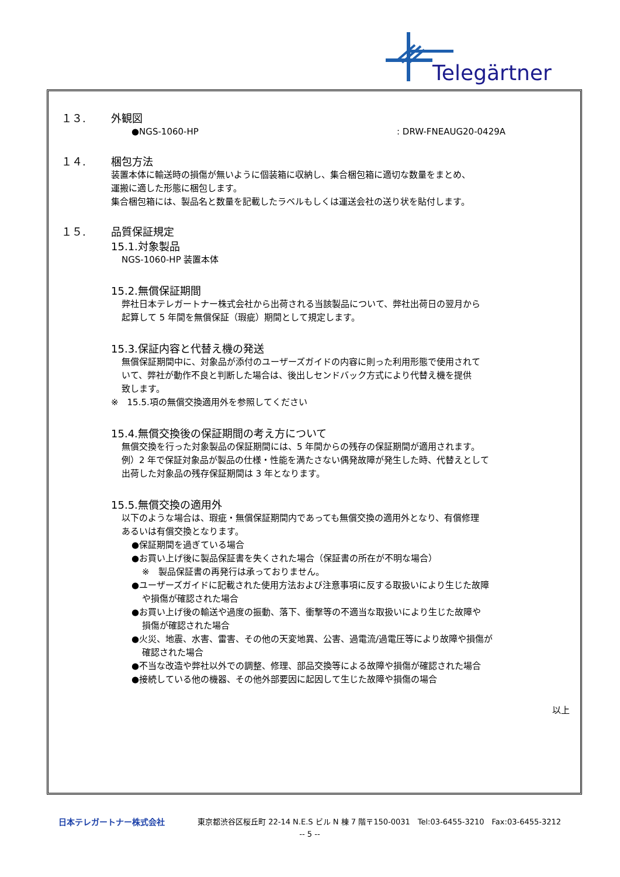Telegärtner
１３. 外観図
●NGS-1060-HP : DRW-FNEAUG20-0429A
１４. 梱包方法
装置本体に輸送時の損傷が無いように個装箱に収納し、集合梱包箱に適切な数量をまとめ、
運搬に適した形態に梱包します。
集合梱包箱には、製品名と数量を記載したラベルもしくは運送会社の送り状を貼付します。
１５. 品質保証規定
15.1.対象製品
NGS-1060-HP 装置本体
15.2.無償保証期間
弊社日本テレガートナー株式会社から出荷される当該製品について、弊社出荷日の翌月から
起算して 5 年間を無償保証（瑕疵）期間として規定します。
15.3.保証内容と代替え機の発送
無償保証期間中に、対象品が添付のユーザーズガイドの内容に則った利用形態で使用されて
いて、弊社が動作不良と判断した場合は、後出しセンドバック方式により代替え機を提供
致します。
※　15.5.項の無償交換適用外を参照してください
15.4.無償交換後の保証期間の考え方について
無償交換を行った対象製品の保証期間には、5 年間からの残存の保証期間が適用されます。
例）2 年で保証対象品が製品の仕様・性能を満たさない偶発故障が発生した時、代替えとして
出荷した対象品の残存保証期間は 3 年となります。
15.5.無償交換の適用外
以下のような場合は、瑕疵・無償保証期間内であっても無償交換の適用外となり、有償修理
あるいは有償交換となります。
●保証期間を過ぎている場合
●お買い上げ後に製品保証書を失くされた場合（保証書の所在が不明な場合）
※　製品保証書の再発行は承っておりません。
●ユーザーズガイドに記載された使用方法および注意事項に反する取扱いにより生じた故障
や損傷が確認された場合
●お買い上げ後の輸送や過度の振動、落下、衝撃等の不適当な取扱いにより生じた故障や
損傷が確認された場合
●火災、地震、水害、雷害、その他の天変地異、公害、過電流/過電圧等により故障や損傷が
確認された場合
●不当な改造や弊社以外での調整、修理、部品交換等による故障や損傷が確認された場合
●接続している他の機器、その他外部要因に起因して生じた故障や損傷の場合
以上
日本テレガートナー株式会社 東京都渋谷区桜丘町 22-14 N.E.S ビル N 棟 7 階〒150-0031　Tel:03-6455-3210　Fax:03-6455-3212
-- 5 --